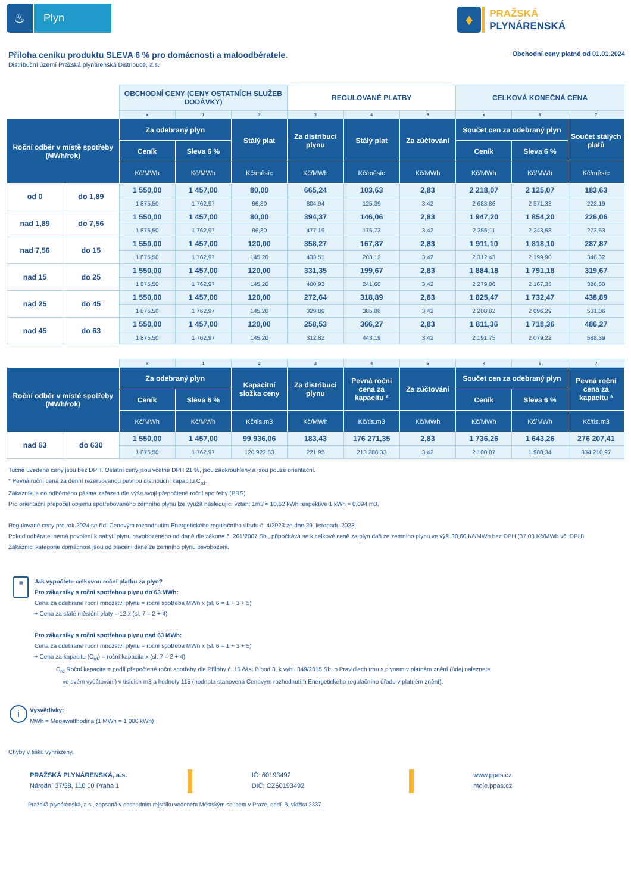♨
Plyn
♦
PRAŽSKÁ
PLYNÁRENSKÁ
Příloha ceníku produktu SLEVA 6 % pro domácnosti a maloodběratele.
Obchodní ceny platné od 01.01.2024
Distribuční území Pražská plynárenská Distribuce, a.s.
| | | OBCHODNÍ CENY (CENY OSTATNÍCH SLUŽEB DODÁVKY) | | | REGULOVANÉ PLATBY | | | CELKOVÁ KONEČNÁ CENA | | |
| | | x | 1 | 2 | 3 | 4 | 5 | x | 6 | 7 |
| Roční odběr v místě spotřeby (MWh/rok) | | Za odebraný plyn | | Stálý plat | Za distribuci plynu | Stálý plat | Za zúčtování | Součet cen za odebraný plyn | | Součet stálých platů |
| | | Ceník | Sleva 6 % | | | | | Ceník | Sleva 6 % | |
| | | Kč/MWh | Kč/MWh | Kč/měsíc | Kč/MWh | Kč/měsíc | Kč/MWh | Kč/MWh | Kč/MWh | Kč/měsíc |
| od 0 | do 1,89 | 1 550,00 | 1 457,00 | 80,00 | 665,24 | 103,63 | 2,83 | 2 218,07 | 2 125,07 | 183,63 |
| | | 1 875,50 | 1 762,97 | 96,80 | 804,94 | 125,39 | 3,42 | 2 683,86 | 2 571,33 | 222,19 |
| nad 1,89 | do 7,56 | 1 550,00 | 1 457,00 | 80,00 | 394,37 | 146,06 | 2,83 | 1 947,20 | 1 854,20 | 226,06 |
| | | 1 875,50 | 1 762,97 | 96,80 | 477,19 | 176,73 | 3,42 | 2 356,11 | 2 243,58 | 273,53 |
| nad 7,56 | do 15 | 1 550,00 | 1 457,00 | 120,00 | 358,27 | 167,87 | 2,83 | 1 911,10 | 1 818,10 | 287,87 |
| | | 1 875,50 | 1 762,97 | 145,20 | 433,51 | 203,12 | 3,42 | 2 312,43 | 2 199,90 | 348,32 |
| nad 15 | do 25 | 1 550,00 | 1 457,00 | 120,00 | 331,35 | 199,67 | 2,83 | 1 884,18 | 1 791,18 | 319,67 |
| | | 1 875,50 | 1 762,97 | 145,20 | 400,93 | 241,60 | 3,42 | 2 279,86 | 2 167,33 | 386,80 |
| nad 25 | do 45 | 1 550,00 | 1 457,00 | 120,00 | 272,64 | 318,89 | 2,83 | 1 825,47 | 1 732,47 | 438,89 |
| | | 1 875,50 | 1 762,97 | 145,20 | 329,89 | 385,86 | 3,42 | 2 208,82 | 2 096,29 | 531,06 |
| nad 45 | do 63 | 1 550,00 | 1 457,00 | 120,00 | 258,53 | 366,27 | 2,83 | 1 811,36 | 1 718,36 | 486,27 |
| | | 1 875,50 | 1 762,97 | 145,20 | 312,82 | 443,19 | 3,42 | 2 191,75 | 2 079,22 | 588,39 |
| | | x | 1 | 2 | 3 | 4 | 5 | x | 6 | 7 |
| Roční odběr v místě spotřeby (MWh/rok) | | Za odebraný plyn | | Kapacitní složka ceny | Za distribuci plynu | Pevná roční cena za kapacitu * | Za zúčtování | Součet cen za odebraný plyn | | Pevná roční cena za kapacitu * |
| | | Ceník | Sleva 6 % | | | | | Ceník | Sleva 6 % | |
| | | Kč/MWh | Kč/MWh | Kč/tis.m3 | Kč/MWh | Kč/tis.m3 | Kč/MWh | Kč/MWh | Kč/MWh | Kč/tis.m3 |
| nad 63 | do 630 | 1 550,00 | 1 457,00 | 99 936,06 | 183,43 | 176 271,35 | 2,83 | 1 736,26 | 1 643,26 | 276 207,41 |
| | | 1 875,50 | 1 762,97 | 120 922,63 | 221,95 | 213 288,33 | 3,42 | 2 100,87 | 1 988,34 | 334 210,97 |
Tučně uvedené ceny jsou bez DPH. Ostatní ceny jsou včetně DPH 21 %, jsou zaokrouhleny a jsou pouze orientační.
* Pevná roční cena za denní rezervovanou pevnou distribuční kapacitu C<sub>rd</sub>.
Zákazník je do odběrného pásma zařazen dle výše svojí přepočtené roční spotřeby (PRS)
Pro orientační přepočet objemu spotřebovaného zemního plynu lze využít následující vztah: 1m3 ≈ 10,62 kWh respektive 1 kWh ≈ 0,094 m3.
Regulované ceny pro rok 2024 se řídí Cenovým rozhodnutím Energetického regulačního úřadu č. 4/2023 ze dne 29. listopadu 2023.
Pokud odběratel nemá povolení k nabytí plynu osvobozeného od daně dle zákona č. 261/2007 Sb., připočítává se k celkové ceně za plyn daň ze zemního plynu ve výši 30,60 Kč/MWh bez DPH (37,03 Kč/MWh vč. DPH).
Zákazníci kategorie domácnost jsou od placení daně ze zemního plynu osvobozeni.
▦
Jak vypočtete celkovou roční platbu za plyn?
Pro zákazníky s roční spotřebou plynu do 63 MWh:
Cena za odebrané roční množství plynu = roční spotřeba MWh x (sl. 6 = 1 + 3 + 5)
+ Cena za stálé měsíční platy = 12 x (sl. 7 = 2 + 4)
Pro zákazníky s roční spotřebou plynu nad 63 MWh:
Cena za odebrané roční množství plynu = roční spotřeba MWh x (sl. 6 = 1 + 3 + 5)
+ Cena za kapacitu (C<sub>rd</sub>) = roční kapacita x (sl. 7 = 2 + 4)
C<sub>rd</sub> Roční kapacita = podíl přepočtené roční spotřeby dle Přílohy č. 15 část B.bod 3. k vyhl. 349/2015 Sb. o Pravidlech trhu s plynem v platném znění (údaj naleznete
ve svém vyúčtování) v tisících m3 a hodnoty 115 (hodnota stanovená Cenovým rozhodnutím Energetického regulačního úřadu v platném znění).
i
Vysvětlivky:
MWh = Megawatthodina (1 MWh = 1 000 kWh)
Chyby v tisku vyhrazeny.
PRAŽSKÁ PLYNÁRENSKÁ, a.s.
Národní 37/38, 110 00 Praha 1
IČ: 60193492
DIČ: CZ60193492
www.ppas.cz
moje.ppas.cz
Pražská plynárenská, a.s., zapsaná v obchodním rejstříku vedeném Městským soudem v Praze, oddíl B, vložka 2337